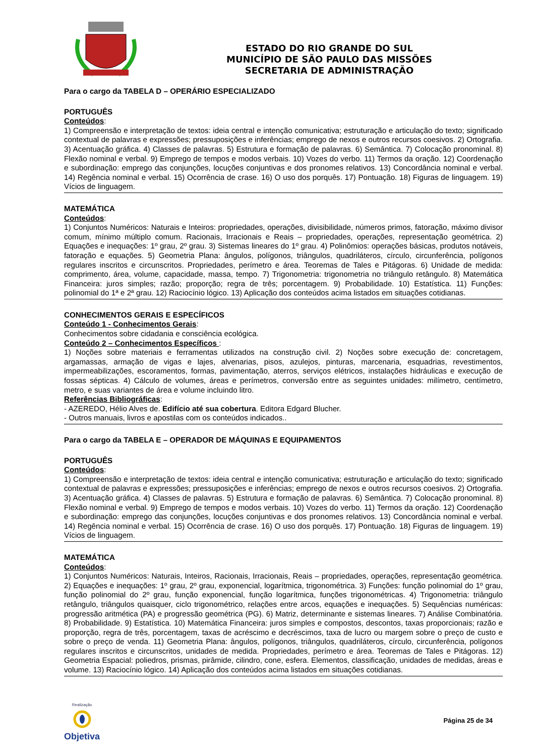ESTADO DO RIO GRANDE DO SUL
MUNICÍPIO DE SÃO PAULO DAS MISSÕES
SECRETARIA DE ADMINISTRAÇÃO
Para o cargo da TABELA D – OPERÁRIO ESPECIALIZADO
PORTUGUÊS
Conteúdos:
1) Compreensão e interpretação de textos: ideia central e intenção comunicativa; estruturação e articulação do texto; significado contextual de palavras e expressões; pressuposições e inferências; emprego de nexos e outros recursos coesivos. 2) Ortografia. 3) Acentuação gráfica. 4) Classes de palavras. 5) Estrutura e formação de palavras. 6) Semântica. 7) Colocação pronominal. 8) Flexão nominal e verbal. 9) Emprego de tempos e modos verbais. 10) Vozes do verbo. 11) Termos da oração. 12) Coordenação e subordinação: emprego das conjunções, locuções conjuntivas e dos pronomes relativos. 13) Concordância nominal e verbal. 14) Regência nominal e verbal. 15) Ocorrência de crase. 16) O uso dos porquês. 17) Pontuação. 18) Figuras de linguagem. 19) Vícios de linguagem.
MATEMÁTICA
Conteúdos:
1) Conjuntos Numéricos: Naturais e Inteiros: propriedades, operações, divisibilidade, números primos, fatoração, máximo divisor comum, mínimo múltiplo comum. Racionais, Irracionais e Reais – propriedades, operações, representação geométrica. 2) Equações e inequações: 1º grau, 2º grau. 3) Sistemas lineares do 1º grau. 4) Polinômios: operações básicas, produtos notáveis, fatoração e equações. 5) Geometria Plana: ângulos, polígonos, triângulos, quadriláteros, círculo, circunferência, polígonos regulares inscritos e circunscritos. Propriedades, perímetro e área. Teoremas de Tales e Pitágoras. 6) Unidade de medida: comprimento, área, volume, capacidade, massa, tempo. 7) Trigonometria: trigonometria no triângulo retângulo. 8) Matemática Financeira: juros simples; razão; proporção; regra de três; porcentagem. 9) Probabilidade. 10) Estatística. 11) Funções: polinomial do 1ª e 2ª grau. 12) Raciocínio lógico. 13) Aplicação dos conteúdos acima listados em situações cotidianas.
CONHECIMENTOS GERAIS E ESPECÍFICOS
Conteúdo 1 - Conhecimentos Gerais:
Conhecimentos sobre cidadania e consciência ecológica.
Conteúdo 2 – Conhecimentos Específicos :
1) Noções sobre materiais e ferramentas utilizados na construção civil. 2) Noções sobre execução de: concretagem, argamassas, armação de vigas e lajes, alvenarias, pisos, azulejos, pinturas, marcenaria, esquadrias, revestimentos, impermeabilizações, escoramentos, formas, pavimentação, aterros, serviços elétricos, instalações hidráulicas e execução de fossas sépticas. 4) Cálculo de volumes, áreas e perímetros, conversão entre as seguintes unidades: milímetro, centímetro, metro, e suas variantes de área e volume incluindo litro.
Referências Bibliográficas:
- AZEREDO, Hélio Alves de. Edifício até sua cobertura. Editora Edgard Blucher.
- Outros manuais, livros e apostilas com os conteúdos indicados..
Para o cargo da TABELA E – OPERADOR DE MÁQUINAS E EQUIPAMENTOS
PORTUGUÊS
Conteúdos:
1) Compreensão e interpretação de textos: ideia central e intenção comunicativa; estruturação e articulação do texto; significado contextual de palavras e expressões; pressuposições e inferências; emprego de nexos e outros recursos coesivos. 2) Ortografia. 3) Acentuação gráfica. 4) Classes de palavras. 5) Estrutura e formação de palavras. 6) Semântica. 7) Colocação pronominal. 8) Flexão nominal e verbal. 9) Emprego de tempos e modos verbais. 10) Vozes do verbo. 11) Termos da oração. 12) Coordenação e subordinação: emprego das conjunções, locuções conjuntivas e dos pronomes relativos. 13) Concordância nominal e verbal. 14) Regência nominal e verbal. 15) Ocorrência de crase. 16) O uso dos porquês. 17) Pontuação. 18) Figuras de linguagem. 19) Vícios de linguagem.
MATEMÁTICA
Conteúdos:
1) Conjuntos Numéricos: Naturais, Inteiros, Racionais, Irracionais, Reais – propriedades, operações, representação geométrica. 2) Equações e inequações: 1º grau, 2º grau, exponencial, logarítmica, trigonométrica. 3) Funções: função polinomial do 1º grau, função polinomial do 2º grau, função exponencial, função logarítmica, funções trigonométricas. 4) Trigonometria: triângulo retângulo, triângulos quaisquer, ciclo trigonométrico, relações entre arcos, equações e inequações. 5) Sequências numéricas: progressão aritmética (PA) e progressão geométrica (PG). 6) Matriz, determinante e sistemas lineares. 7) Análise Combinatória. 8) Probabilidade. 9) Estatística. 10) Matemática Financeira: juros simples e compostos, descontos, taxas proporcionais; razão e proporção, regra de três, porcentagem, taxas de acréscimo e decréscimos, taxa de lucro ou margem sobre o preço de custo e sobre o preço de venda. 11) Geometria Plana: ângulos, polígonos, triângulos, quadriláteros, círculo, circunferência, polígonos regulares inscritos e circunscritos, unidades de medida. Propriedades, perímetro e área. Teoremas de Tales e Pitágoras. 12) Geometria Espacial: poliedros, prismas, pirâmide, cilindro, cone, esfera. Elementos, classificação, unidades de medidas, áreas e volume. 13) Raciocínio lógico. 14) Aplicação dos conteúdos acima listados em situações cotidianas.
Realização
Objetiva
Página 25 de 34